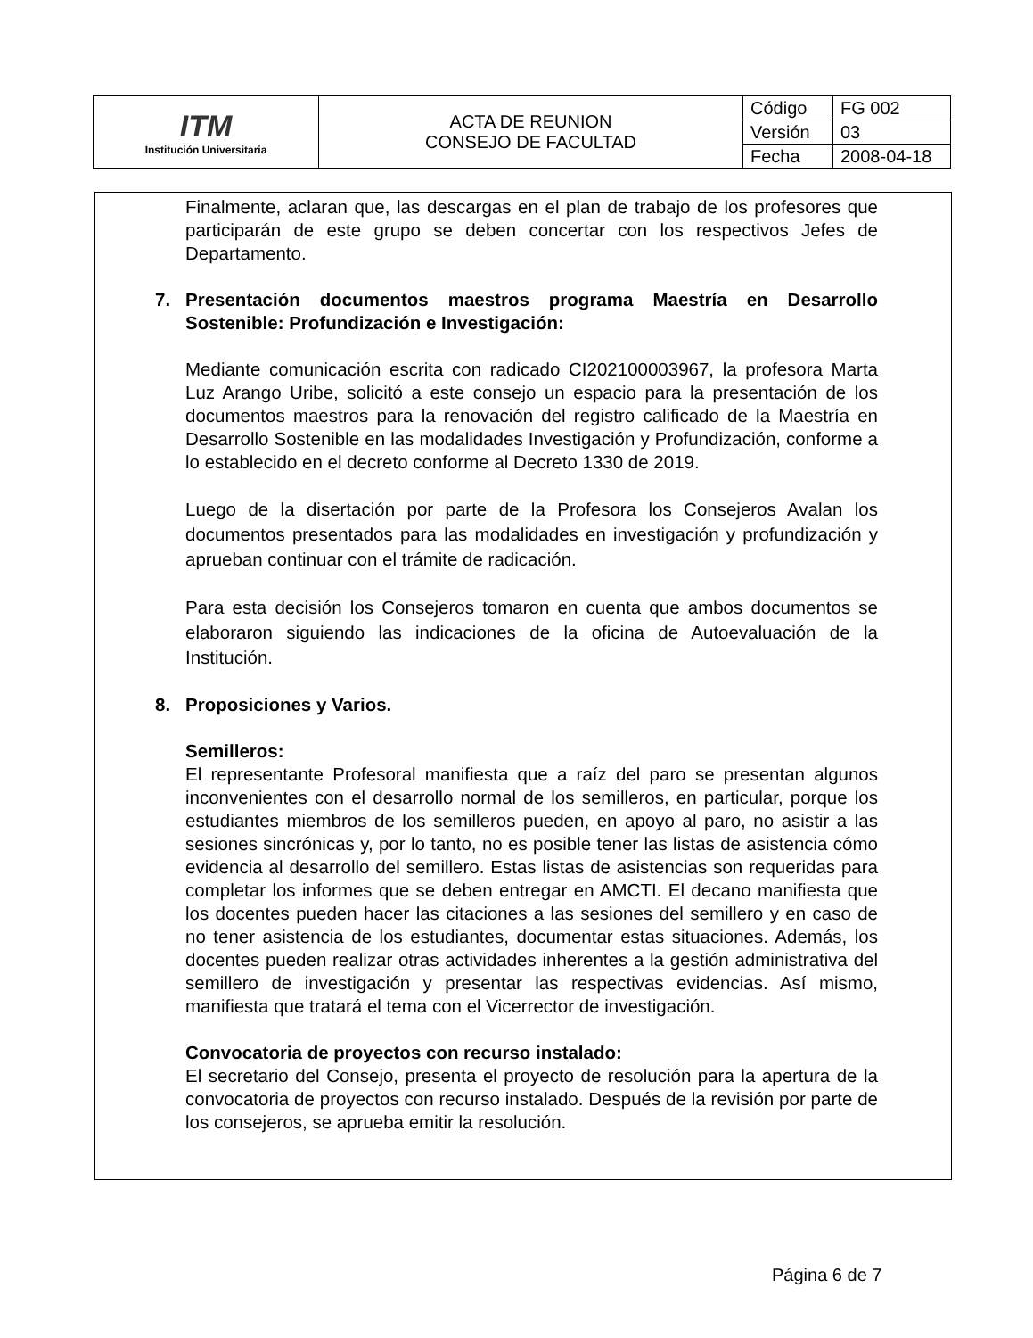| ITM Institución Universitaria | ACTA DE REUNION CONSEJO DE FACULTAD | Código | FG 002 |
| | | Versión | 03 |
| | | Fecha | 2008-04-18 |
Finalmente, aclaran que, las descargas en el plan de trabajo de los profesores que participarán de este grupo se deben concertar con los respectivos Jefes de Departamento.
7. Presentación documentos maestros programa Maestría en Desarrollo Sostenible: Profundización e Investigación:
Mediante comunicación escrita con radicado CI202100003967, la profesora Marta Luz Arango Uribe, solicitó a este consejo un espacio para la presentación de los documentos maestros para la renovación del registro calificado de la Maestría en Desarrollo Sostenible en las modalidades Investigación y Profundización, conforme a lo establecido en el decreto conforme al Decreto 1330 de 2019.
Luego de la disertación por parte de la Profesora los Consejeros Avalan los documentos presentados para las modalidades en investigación y profundización y aprueban continuar con el trámite de radicación.
Para esta decisión los Consejeros tomaron en cuenta que ambos documentos se elaboraron siguiendo las indicaciones de la oficina de Autoevaluación de la Institución.
8. Proposiciones y Varios.
Semilleros:
El representante Profesoral manifiesta que a raíz del paro se presentan algunos inconvenientes con el desarrollo normal de los semilleros, en particular, porque los estudiantes miembros de los semilleros pueden, en apoyo al paro, no asistir a las sesiones sincrónicas y, por lo tanto, no es posible tener las listas de asistencia cómo evidencia al desarrollo del semillero. Estas listas de asistencias son requeridas para completar los informes que se deben entregar en AMCTI. El decano manifiesta que los docentes pueden hacer las citaciones a las sesiones del semillero y en caso de no tener asistencia de los estudiantes, documentar estas situaciones. Además, los docentes pueden realizar otras actividades inherentes a la gestión administrativa del semillero de investigación y presentar las respectivas evidencias. Así mismo, manifiesta que tratará el tema con el Vicerrector de investigación.
Convocatoria de proyectos con recurso instalado:
El secretario del Consejo, presenta el proyecto de resolución para la apertura de la convocatoria de proyectos con recurso instalado. Después de la revisión por parte de los consejeros, se aprueba emitir la resolución.
Página 6 de 7